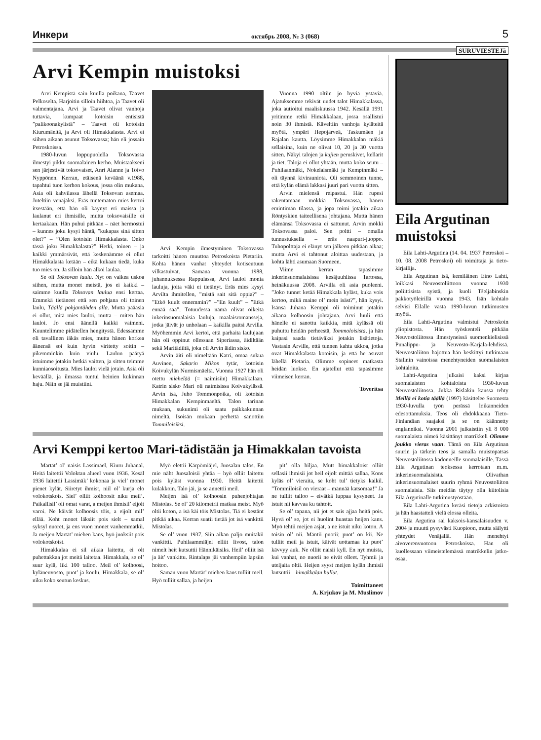Инкери октябрь 2008, № 3 (068) 5
SURUVIESTEJä
Arvi Kempin muistoksi
Arvi Kempistä sain kuulla poikana, Taavet Pelkoselta. Harjoitin silloin hiihtoa, ja Taavet oli valmentajana. Arvi ja Taavet olivat vanhoja tuttavia, kumpaat kotoisin entisistä ”palikoonakylistä” – Taavet oli kotoisin Kiurumäeltä, ja Arvi oli Himakkalasta. Arvi ei siihen aikaan asunut Toksovassa; hän eli jossain Petroskoissa.
1980-luvun loppupuolella Toksovassa ilmestyi pikku suomalainen kerho. Muistaakseni sen järjestivät toksovaiset, Anri Alanne ja Toivo Nyppönen. Kerran, etäisenä keväänä v.1988, tapahtui tuon kerhon kokous, jossa olin mukana. Asia oli kahvilassa lähellä Toksovan asemaa. Juteltiin venäjäksi. Eräs tuntematon mies kertoi itsestään, että hän oli käynyt eri maissa ja laulanut eri ihmisille, mutta toksovaisille ei kertaakaan. Hän puhui pitkään – näet hermostui – kunnes joku kysyi häntä, ”kukapas sinä sitten olet?” – ”Olen kotoisin Himakkalasta. Onko tässä joku Himakkalasta?” Hetki, toinen – ja kaikki ymmärsivät, että keskenämme ei ollut Himakkalasta ketään – eikä kukaan tiedä, kuka tuo mies on. Ja silloin hän alkoi laulaa.
Se oli Toksovan laulu. Nyt on vaikea uskoa siihen, mutta monet meistä, jos ei kaikki – saimme kuulla Toksovan laulua ensi kertaa. Emmekä tietäneet että sen pohjana oli toinen laulu, Täällä pohjantähden alla. Mutta pääasia ei ollut, mitä mies lauloi, mutta – miten hän lauloi. Jo ensi äänellä kaikki vaimeni. Kuuntelimme pidätellen hengitystä. Edessämme oli tavallinen iäkäs mies, mutta hänen korkea äänensä soi kuin hyvin viritetty soitin – pikemminkin kuin viulu. Laulun päätyä istuimme jotakin hetkiä vaitten, ja sitten teimme kunniaosoitusta. Mies lauloi vielä jotain. Asia oli keväällä, ja ilmassa tuntui heinien kukinnan haju. Näin se jäi muistiini.
Arvi Kempin ilmestyminen Toksovassa tarkoitti hänen muuttoa Petroskoista Pietariin. Kohta hänen vanhat yhteydet kotiseutuun vilkastuivat. Samana vuonna 1988, juhannuksessa Rappulassa, Arvi lauloi monia lauluja, joita väki ei tietänyt. Eräs mies kysyi Arvilta ihmitellen, ”mistä sait sitä oppia?” – ”Etkö kuult ennemmin?” –”En kuult” – ”Etkä ennää saa”. Totuudessa nämä olivat oikeita inkerinsuomalaisia lauluja, maalaisromansseja, jotka jäivät jo unholaan – kaikilla paitsi Arvilla. Myöhemmin Arvi kertoi, että parhaita laulujaan hän oli oppinut ollessaan Siperiassa, äidiltään sekä Maritädiltä, joka oli Arvin äidin sisko.
Arvin äiti oli nimeltään Katri, omaa sukua Auvinen, Sakarin Mikon tytär, kotoisin Koivukylän Nurmismäeltä. Vuonna 1927 hän oli otettu miehelää (= naimisiin) Himakkalaan. Katrin sisko Mari oli naimisissa Koivukylässä. Arvin isä, Juho Tommonpoika, oli kotoisin Himakkalan Kempinmäeltä. Talon tarinan mukaan, sukunimi oli saatu paikkakunnan nimeltä. Isoisän mukaan perhettä sanottiin Tommiloisiksi.
Vuonna 1990 oltiin jo hyviä ystäviä. Ajatuksemme tekivät uudet talot Himakkalassa, joka autioitui maaliskuussa 1942. Kesällä 1991 yritimme retki Himakkalaan, jossa osallistui noin 30 ihmistä. Käveltiin vanhoja kyläteitä myötä, ympäri Hepojärveä, Taskumäen ja Rajalan kautta. Löysimme Himakkalan mäkiä sellaisina, kuin ne olivat 10, 20 ja 30 vuotta sitten. Näkyi talojen ja kujien peruskivet, kellarit ja tiet. Taloja ei ollut yhtään, mutta koko seutu – Puhilaanmäki, Nokelaismäki ja Kempinmäki – oli täynnä kivirauniota. Oli semmoinen tunne, että kylän elämä lakkasi juuri pari vuotta sitten.
Arvin mielensä reipastui. Hän rupesi rakentamaan mökkiä Toksovassa, hänen emintimän tilassa, ja jopa toimi jotakin aikaa Röntyskien taiteellisena johtajana. Mutta hänen elämänsä Toksovassa ei sattunut. Arvin mökki Toksovassa paloi. Sen poltti – omalla tunnustuksella – eräs naapuri-juoppo. Tuhopolttaja ei elänyt sen jälkeen pitkään aikaa; mutta Arvi ei tahtonut aloittaa uudestaan, ja kohta lähti asumaan Suomeen.
Viime kerran tapasimme inkerinsuomalaisissa kesäjuuhlissa Tartossa, heinäkuussa 2008. Arvilla oli asia puoleeni. ”Joko tunnet ketää Himakkala kyläst, kuka vois kertoo, mikä maine ol’ mein isäst?”, hän kysyi. Isänsä Juhana Kemppi oli toiminut jotakin aikana kolhoosin johtajana. Arvi luuli että hänelle ei sanottu kaikkia, mitä kylässä oli puhuttu heidän perheestä, Tommoloisista, ja hän kaipasi saada tietäväksi jotakin lisätietoja. Vastasin Arville, että tunnen kahta ukkoa, jotka ovat Himakkalasta kotoisin, ja että he asuvat lähellä Pietaria. Olimme sopineet matkasta heidän luokse. En ajatellut että tapasimme viimeisen kerran.
Toveritsa
Arvi Kemppi kertoo Mari-tädistään ja Himakkalan tavoista
Martät’ ol’ naisis Lassimäel, Kiuru Juhanal. Heitä laitettii Voloktan alueel vuon 1936. Kesäl 1936 laitettii Lassimäk’ kokonaa ja viel’ monet pienet kylät. Siiretyt ihmist, niil ol’ kurja elo volokotskois. Siel’ olliit kolhoosit niku meil’. Paikallisil’ oli omat varat, a meijen ihmisil’ eijolt varoi. Ne käivät kolhoosis töis, a eijolt mil’ ellää. Koht monet läksiit pois sielt – samal syksyl nuoret, ja ens vuon monet vanhemmatkii. Ja meijen Martät’ miehen kans, hyö juoksiit pois volokotskoist.
Himakkalaa ei sil aikaa laitettu, ei olt puhettakkaa jot meitä laitetaa. Himakkala, se ol’ suur kylä, liki 100 talloo. Meil ol’ kolhoosi, kyläneuvosto, puot’ ja koulu. Himakkala, se ol’ niku koko seutun keskus.
Myö elettii Kärpömiäjel, Juosalan talos. En mie näht Juosaloisii yhtää – hyö olliit laitettu pois kyläst vuonna 1930. Heitä laitettii kulakkoin. Talo jäi, ja se annettii meil.
Meijen isä ol’ kolhoosin puheejohtajan Mistolas. Se ol’ 20 kilometrii matkaa meist. Myö oltii koton, a isä käi töis Mistolas. Tiä ei kestänt pitkää aikaa. Kerran suatii tietää jot isä vankittii Mistolas.
Se ol’ vuon 1937. Siin aikan paljo muitakii vankittii. Puhilaammiäjel elliit Iivost, talon nimelt heit kutsuttii Hännikäisiks. Heil’ olliit isä ja äit’ vankittu. Rintalaps jäi vanhempiin lapsiin hoitoo.
Saman vuon Martät’ miehen kans tulliit meil. Hyö tulliit sallaa, ja heijen
pit’ olla hiljaa. Mutt himakkaloist olliit sellasii ihmisii jot heil eijolt mittää sallaa. Kons kyläs ol’ vieraita, se koht tul’ tietyks kaikil. ”Tommiloisil on vieraat – männää katsomaa!” Ja ne tulliit talloo – eivätkä luppaa kysyneet. Ja istuit nii kavvaa ku tahtoit.
Se ol’ tapana, nii jot et sais ajjaa heitä pois. Hyvä ol’ se, jot ei huolint huastaa heijen kans. Myö tehtii meijen asjat, a ne istuit niku koton. A toisin ol’ nii. Mäntii puotii; puot’ on kii. Ne tulliit meil ja istuit, käivät uottamaa ku puot’ kävvyy auk. Ne olliit naisii kyll. En nyt muista, kui vanhat, no nuorii ne eivät olleet. Tyhmii ja uteljaita oltii. Heijen syyst meijen kylän ihmisii kutsuttii – himakkalan hullut.
Toimittaneet
A. Krjukov ja M. Muslimov
Eila Argutinan muistoksi
Eila Lahti-Argutina (14. 04. 1937 Petroskoi – 10. 08. 2008 Petroskoi) oli toimittaja ja tieto-kirjailija.
Eila Argutinan isä, kemiläinen Eino Lahti, loikkasi Neuvostoliittoon vuonna 1930 poliittisista syistä, ja kuoli Tšeljabinskin pakkotyöleirillä vuonna 1943. Isän kohtalo selvisi Eilalle vasta 1990-luvun tutkimusten myötä.
Eila Lahti-Argutina valmistui Petroskoin yliopistosta. Hän työskenteli pitkään Neuvostoliitossa ilmestyneissä suomenkielisissä Punalippu- ja Neuvosto-Karjala-lehdissä. Neuvostoliiton hajottua hän keskittyi tutkimaan Stalinin vainoissa menehtyneiden suomalaisten kohtaloita.
Lahti-Argutina julkaisi kaksi kirjaa suomalaisten kohtaloista 1930-luvun Neuvostoliitossa. Jukka Rislakin kanssa tehty Meillä ei kotia täällä (1997) käsittelee Suomesta 1930-luvulla työn perässä loikanneiden edesottamuksia. Teos oli ehdokkaana Tieto-Finlandian saajaksi ja se on käännetty englanniksi. Vuonna 2001 julkaistiin yli 8 000 suomalaista nimeä käsittänyt matrikkeli Olimme joukko vieras vaan. Tämä on Eila Argutinan suurin ja tärkein teos ja samalla muistopatsas Neuvostoliitossa kadonneille suomalaisille. Tässä Eila Argutinan teoksessa kerrotaan m.m. inkerinsuomalaisista. Olivathan inkerinsuomalaiset suurin ryhmä Neuvostoliiton suomalaisia. Siis meidän täytyy olla kiitolisia Eila Argutinalle tutkimustyöstään.
Eila Lahti-Argutina keräsi tietoja arkistoista ja hän haastatteli vielä elossa olleita.
Eila Argutina sai kaksois-kansalaisuuden v. 2004 ja muutti pysyvästi Kuopioon, mutta säilytti yhteydet Venäjällä. Hän menehtyi aivoverenvuotoon Petroskoissa. Hän oli kuollessaan viimeistelemässä matrikkelin jatko-osaa.